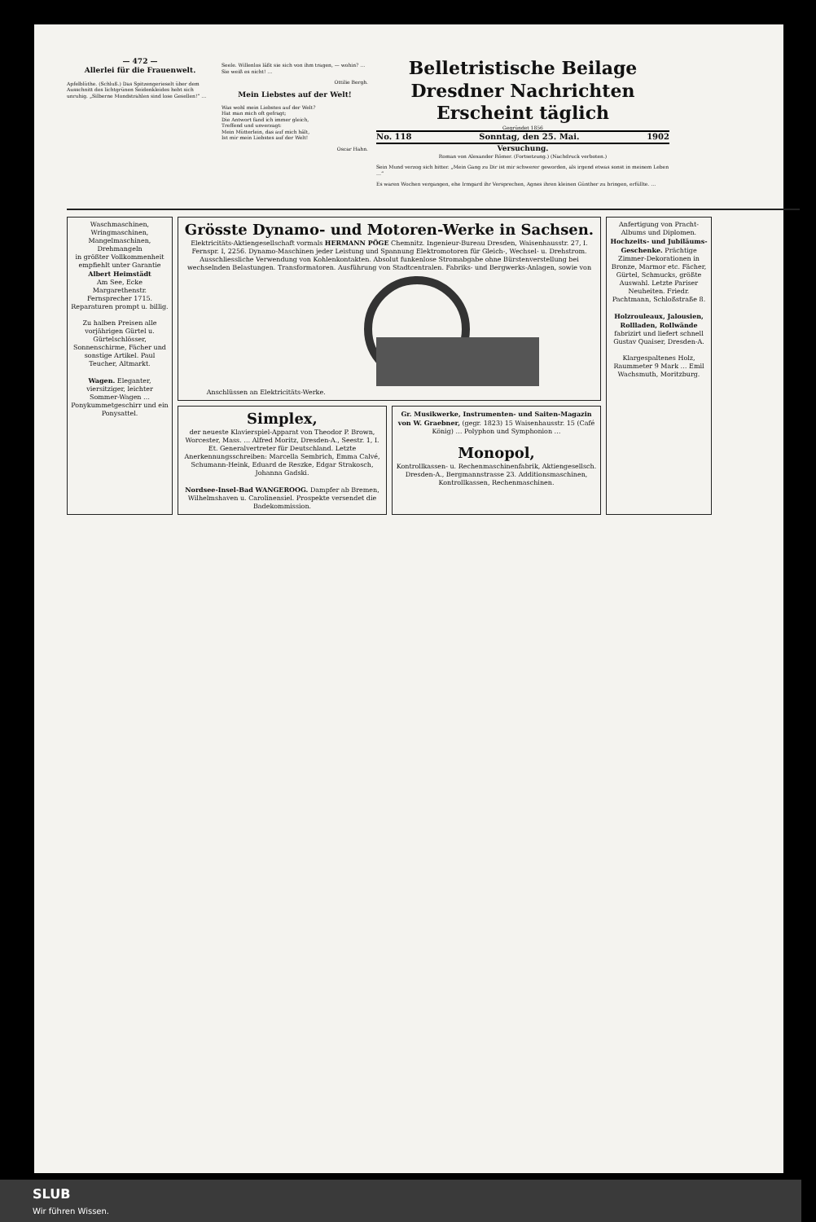— 472 —
Allerlei für die Frauenwelt.
Apfelblüthe. (Schluß.) Das Spitzengerieselt über dem Ausschnitt des lichtgrünen Seidenkleides hebt sich unruhig. „Silberne Mondstrahlen sind lose Gesellen!“ …
Seele. Willenlos läßt sie sich von ihm tragen, — wohin? … Sie weiß es nicht! …
Ottilie Bergh.
Mein Liebstes auf der Welt!
Was wohl mein Liebstes auf der Welt?
Hat man mich oft gefragt;
Die Antwort fand ich immer gleich,
Treffend und unverzagt:
Mein Mütterlein, das auf mich hält,
Ist mir mein Liebstes auf der Welt!
Oscar Hahn.
Belletristische Beilage Dresdner Nachrichten Erscheint täglich
Gegründet 1856
No. 118 Sonntag, den 25. Mai. 1902
Versuchung.
Roman von Alexander Römer. (Fortsetzung.) (Nachdruck verboten.)
Sein Mund verzog sich bitter. „Mein Gang zu Dir ist mir schwerer geworden, als irgend etwas sonst in meinem Leben …“
Es waren Wochen vergangen, ehe Irmgard ihr Versprechen, Agnes ihren kleinen Günther zu bringen, erfüllte. …
Waschmaschinen, Wringmaschinen, Mangelmaschinen, Drehmangeln
in größter Vollkommenheit empfiehlt unter Garantie
Albert Heimstädt
Am See, Ecke Margarethenstr.
Fernsprecher 1715. Reparaturen prompt u. billig.
Zu halben Preisen alle vorjährigen Gürtel u. Gürtelschlösser, Sonnenschirme, Fächer und sonstige Artikel. Paul Teucher, Altmarkt.
Wagen. Eleganter, viersitziger, leichter Sommer-Wagen … Ponykummetgeschirr und ein Ponysattel.
Grösste Dynamo- und Motoren-Werke in Sachsen.
Elektricitäts-Aktiengesellschaft vormals HERMANN PÖGE Chemnitz. Ingenieur-Bureau Dresden, Waisenhausstr. 27, I. Fernspr. I, 2256. Dynamo-Maschinen jeder Leistung und Spannung Elektromotoren für Gleich-, Wechsel- u. Drehstrom. Ausschliessliche Verwendung von Kohlenkontakten. Absolut funkenlose Stromabgabe ohne Bürstenverstellung bei wechselnden Belastungen. Transformatoren. Ausführung von Stadtcentralen. Fabriks- und Bergwerks-Anlagen, sowie von Anschlüssen an Elektricitäts-Werke.
Simplex,
der neueste Klavierspiel-Apparat von Theodor P. Brown, Worcester, Mass. … Alfred Moritz, Dresden-A., Seestr. 1, I. Et. Generalvertreter für Deutschland. Letzte Anerkennungsschreiben: Marcella Sembrich, Emma Calvé, Schumann-Heink, Eduard de Reszke, Edgar Strakosch, Johanna Gadski.
Nordsee-Insel-Bad WANGEROOG. Dampfer ab Bremen, Wilhelmshaven u. Carolinensiel. Prospekte versendet die Badekommission.
Gr. Musikwerke, Instrumenten- und Saiten-Magazin von W. Graebner, (gegr. 1823) 15 Waisenhausstr. 15 (Café König) … Polyphon und Symphonion …
Monopol,
Kontrollkassen- u. Rechenmaschinenfabrik, Aktiengesellsch. Dresden-A., Bergmannstrasse 23. Additionsmaschinen, Kontrollkassen, Rechenmaschinen.
Anfertigung von Pracht-Albums und Diplomen.
Hochzeits- und Jubiläums-Geschenke. Prächtige Zimmer-Dekorationen in Bronze, Marmor etc. Fächer, Gürtel, Schmucks, größte Auswahl. Letzte Pariser Neuheiten. Friedr. Pachtmann, Schloßstraße 8.
Holzrouleaux, Jalousien, Rollladen, Rollwände fabrizirt und liefert schnell Gustav Quaiser, Dresden-A.
Klargespaltenes Holz, Raummeter 9 Mark … Emil Wachsmuth, Moritzburg.
SLUB
Wir führen Wissen.